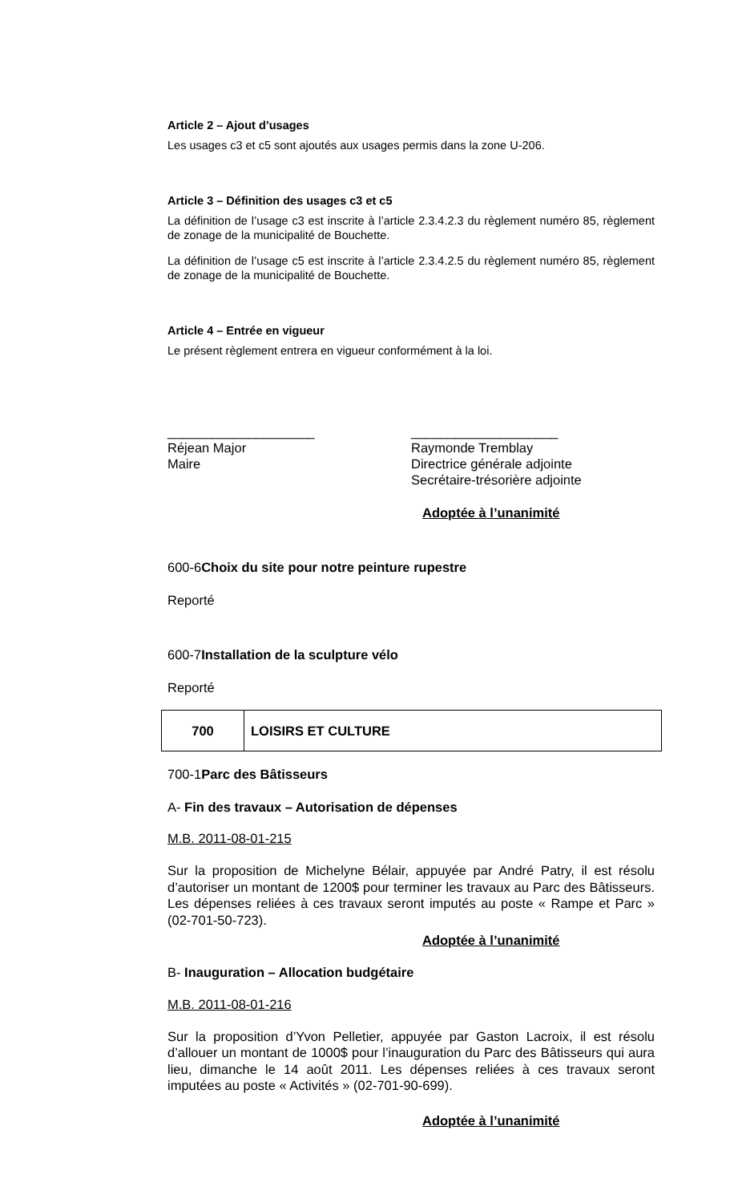Article 2 – Ajout d’usages
Les usages c3 et c5 sont ajoutés aux usages permis dans la zone U-206.
Article 3 – Définition des usages c3 et c5
La définition de l’usage c3 est inscrite à l’article 2.3.4.2.3 du règlement numéro 85, règlement de zonage de la municipalité de Bouchette.
La définition de l’usage c5 est inscrite à l’article 2.3.4.2.5 du règlement numéro 85, règlement de zonage de la municipalité de Bouchette.
Article 4 – Entrée en vigueur
Le présent règlement entrera en vigueur conformément à la loi.
____________________
Réjean Major
Maire
____________________
Raymonde Tremblay
Directrice générale adjointe
Secrétaire-trésorière adjointe
Adoptée à l’unanimité
600-6Choix du site pour notre peinture rupestre
Reporté
600-7Installation de la sculpture vélo
Reporté
| 700 | LOISIRS ET CULTURE |
700-1Parc des Bâtisseurs
A- Fin des travaux – Autorisation de dépenses
M.B. 2011-08-01-215
Sur la proposition de Michelyne Bélair, appuyée par André Patry, il est résolu d’autoriser un montant de 1200$ pour terminer les travaux au Parc des Bâtisseurs. Les dépenses reliées à ces travaux seront imputés au poste « Rampe et Parc » (02-701-50-723).
Adoptée à l’unanimité
B- Inauguration – Allocation budgétaire
M.B. 2011-08-01-216
Sur la proposition d’Yvon Pelletier, appuyée par Gaston Lacroix, il est résolu d’allouer un montant de 1000$ pour l’inauguration du Parc des Bâtisseurs qui aura lieu, dimanche le 14 août 2011. Les dépenses reliées à ces travaux seront imputées au poste « Activités » (02-701-90-699).
Adoptée à l’unanimité